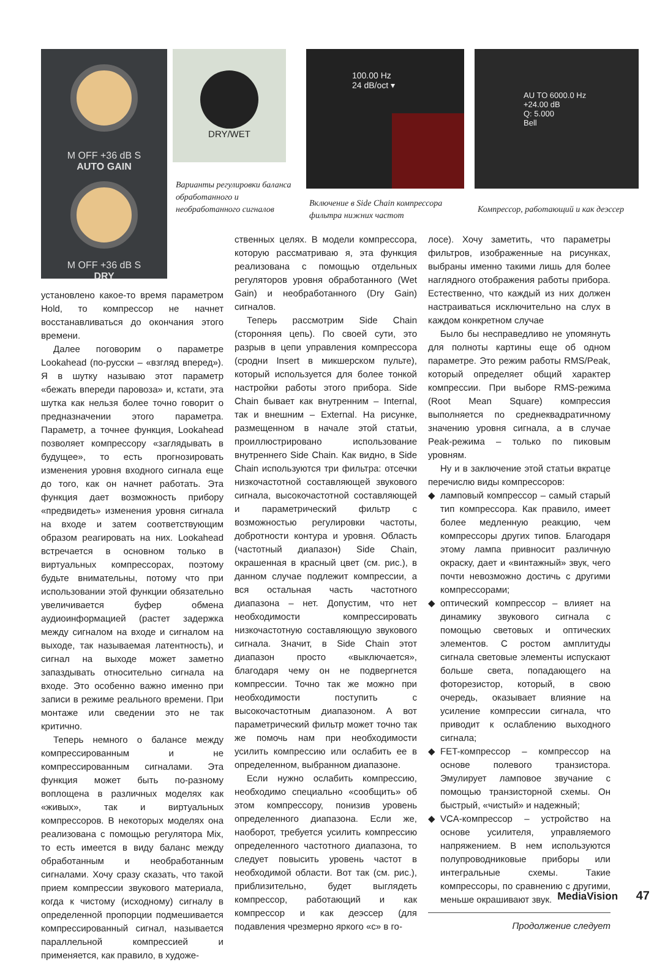M OFF +36 dB S
AUTO GAIN
M OFF +36 dB S
DRY
DRY/WET
Варианты регулировки баланса обработанного и необработанного сигналов
100.00 Hz
24 dB/oct ▾
Включение в Side Chain компрессора фильтра нижних частот
AU TO 6000.0 Hz
+24.00 dB
Q: 5.000
Bell
Компрессор, работающий и как деэссер
установлено какое-то время параметром Hold, то компрессор не начнет восстанавливаться до окончания этого времени.
Далее поговорим о параметре Lookahead (по-русски – «взгляд вперед»). Я в шутку называю этот параметр «бежать впереди паровоза» и, кстати, эта шутка как нельзя более точно говорит о предназначении этого параметра. Параметр, а точнее функция, Lookahead позволяет компрессору «заглядывать в будущее», то есть прогнозировать изменения уровня входного сигнала еще до того, как он начнет работать. Эта функция дает возможность прибору «предвидеть» изменения уровня сигнала на входе и затем соответствующим образом реагировать на них. Lookahead встречается в основном только в виртуальных компрессорах, поэтому будьте внимательны, потому что при использовании этой функции обязательно увеличивается буфер обмена аудиоинформацией (растет задержка между сигналом на входе и сигналом на выходе, так называемая латентность), и сигнал на выходе может заметно запаздывать относительно сигнала на входе. Это особенно важно именно при записи в режиме реального времени. При монтаже или сведении это не так критично.
Теперь немного о балансе между компрессированным и не компрессированным сигналами. Эта функция может быть по-разному воплощена в различных моделях как «живых», так и виртуальных компрессоров. В некоторых моделях она реализована с помощью регулятора Mix, то есть имеется в виду баланс между обработанным и необработанным сигналами. Хочу сразу сказать, что такой прием компрессии звукового материала, когда к чистому (исходному) сигналу в определенной пропорции подмешивается компрессированный сигнал, называется параллельной компрессией и применяется, как правило, в художе-
ственных целях. В модели компрессора, которую рассматриваю я, эта функция реализована с помощью отдельных регуляторов уровня обработанного (Wet Gain) и необработанного (Dry Gain) сигналов.
Теперь рассмотрим Side Chain (сторонняя цепь). По своей сути, это разрыв в цепи управления компрессора (сродни Insert в микшерском пульте), который используется для более тонкой настройки работы этого прибора. Side Chain бывает как внутренним – Internal, так и внешним – External. На рисунке, размещенном в начале этой статьи, проиллюстрировано использование внутреннего Side Chain. Как видно, в Side Chain используются три фильтра: отсечки низкочастотной составляющей звукового сигнала, высокочастотной составляющей и параметрический фильтр с возможностью регулировки частоты, добротности контура и уровня. Область (частотный диапазон) Side Chain, окрашенная в красный цвет (см. рис.), в данном случае подлежит компрессии, а вся остальная часть частотного диапазона – нет. Допустим, что нет необходимости компрессировать низкочастотную составляющую звукового сигнала. Значит, в Side Chain этот диапазон просто «выключается», благодаря чему он не подвергнется компрессии. Точно так же можно при необходимости поступить с высокочастотным диапазоном. А вот параметрический фильтр может точно так же помочь нам при необходимости усилить компрессию или ослабить ее в определенном, выбранном диапазоне.
Если нужно ослабить компрессию, необходимо специально «сообщить» об этом компрессору, понизив уровень определенного диапазона. Если же, наоборот, требуется усилить компрессию определенного частотного диапазона, то следует повысить уровень частот в необходимой области. Вот так (см. рис.), приблизительно, будет выглядеть компрессор, работающий и как компрессор и как деэссер (для подавления чрезмерно яркого «с» в го-
лосе). Хочу заметить, что параметры фильтров, изображенные на рисунках, выбраны именно такими лишь для более наглядного отображения работы прибора. Естественно, что каждый из них должен настраиваться исключительно на слух в каждом конкретном случае
Было бы несправедливо не упомянуть для полноты картины еще об одном параметре. Это режим работы RMS/Peak, который определяет общий характер компрессии. При выборе RMS-режима (Root Mean Square) компрессия выполняется по среднеквадратичному значению уровня сигнала, а в случае Peak-режима – только по пиковым уровням.
Ну и в заключение этой статьи вкратце перечислю виды компрессоров:
◆ ламповый компрессор – самый старый тип компрессора. Как правило, имеет более медленную реакцию, чем компрессоры других типов. Благодаря этому лампа привносит различную окраску, дает и «винтажный» звук, чего почти невозможно достичь с другими компрессорами;
◆ оптический компрессор – влияет на динамику звукового сигнала с помощью световых и оптических элементов. С ростом амплитуды сигнала световые элементы испускают больше света, попадающего на фоторезистор, который, в свою очередь, оказывает влияние на усиление компрессии сигнала, что приводит к ослаблению выходного сигнала;
◆ FET-компрессор – компрессор на основе полевого транзистора. Эмулирует ламповое звучание с помощью транзисторной схемы. Он быстрый, «чистый» и надежный;
◆ VCA-компрессор – устройство на основе усилителя, управляемого напряжением. В нем используются полупроводниковые приборы или интегральные схемы. Такие компрессоры, по сравнению с другими, меньше окрашивают звук.
Продолжение следует
MediaVision 47